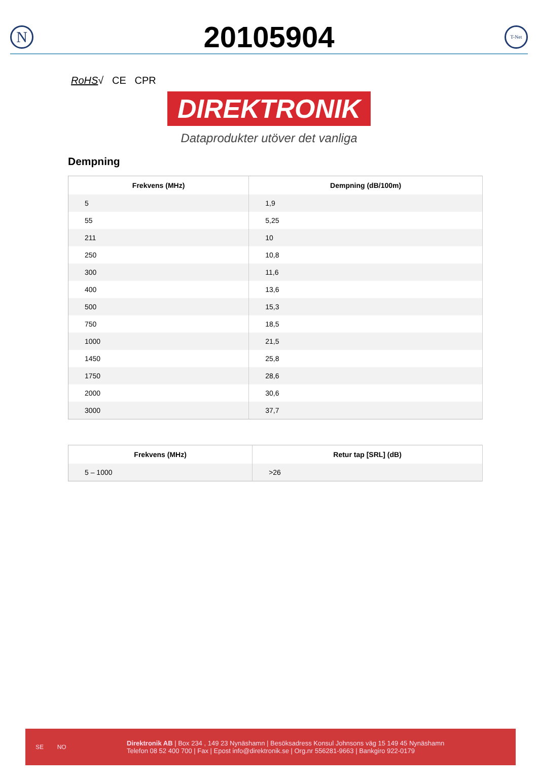N
20105904
T-Net
RoHS√ CE CPR
DIREKTRONIK
Dataprodukter utöver det vanliga
Dempning
| Frekvens (MHz) | Dempning (dB/100m) |
| --- | --- |
| 5 | 1,9 |
| 55 | 5,25 |
| 211 | 10 |
| 250 | 10,8 |
| 300 | 11,6 |
| 400 | 13,6 |
| 500 | 15,3 |
| 750 | 18,5 |
| 1000 | 21,5 |
| 1450 | 25,8 |
| 1750 | 28,6 |
| 2000 | 30,6 |
| 3000 | 37,7 |
| Frekvens (MHz) | Retur tap [SRL] (dB) |
| --- | --- |
| 5 – 1000 | >26 |
SE NO
Direktronik AB | Box 234 , 149 23 Nynäshamn | Besöksadress Konsul Johnsons väg 15 149 45 Nynäshamn
Telefon 08 52 400 700 | Fax | Epost info@direktronik.se | Org.nr 556281-9663 | Bankgiro 922-0179